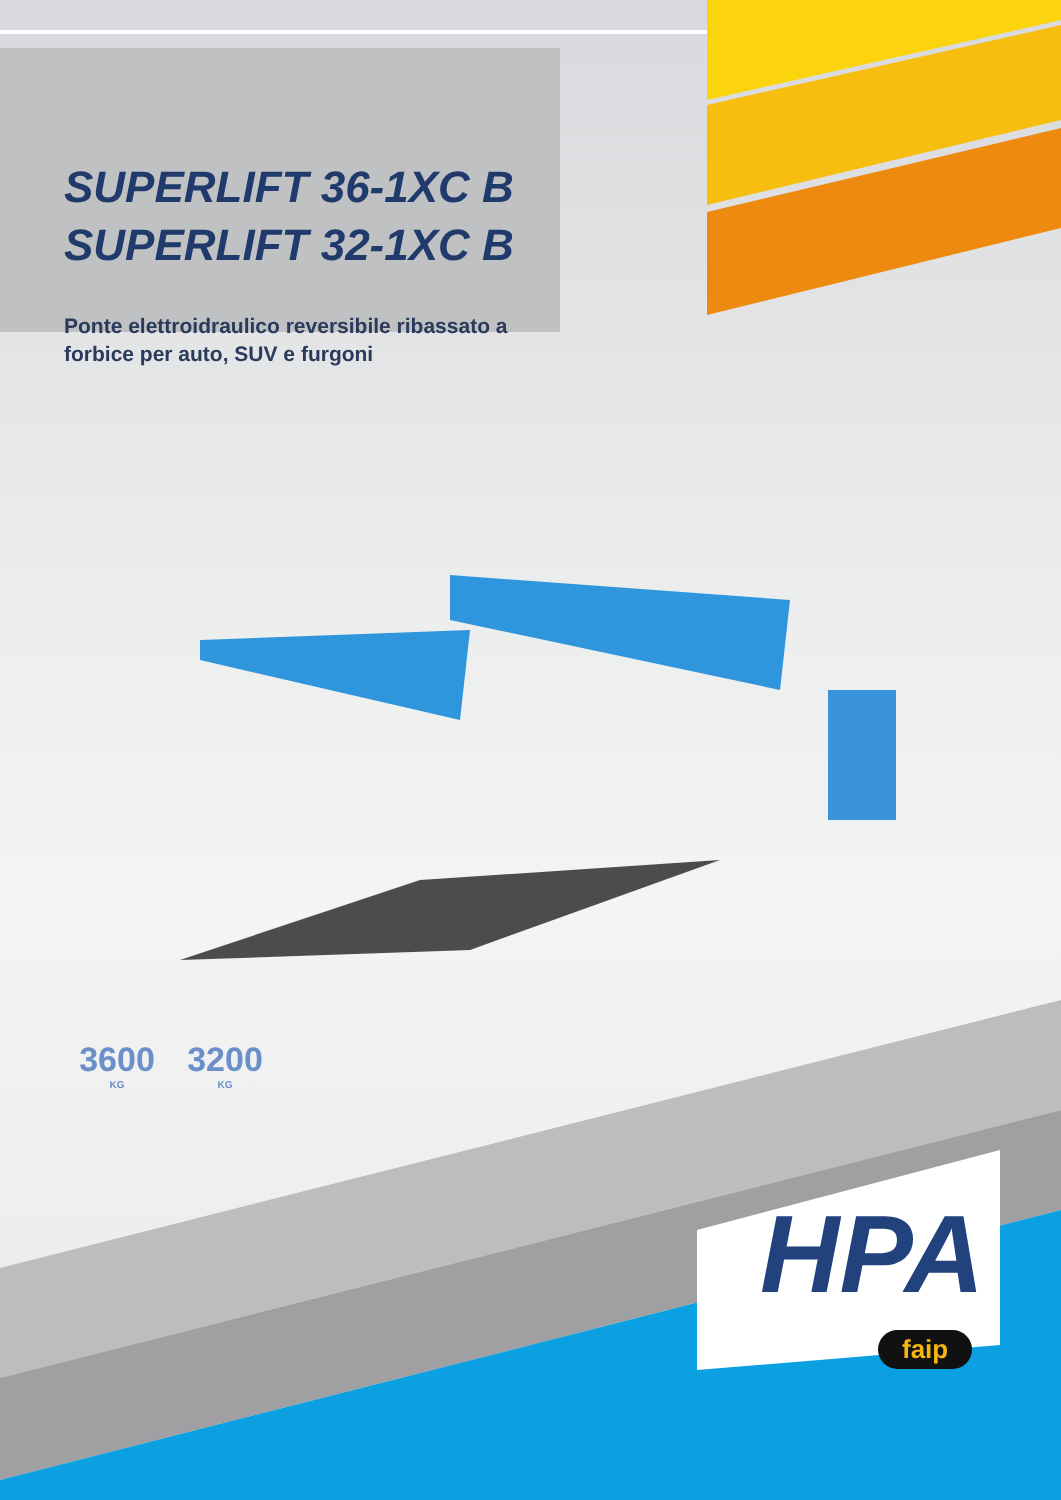SUPERLIFT 36-1XC B
SUPERLIFT 32-1XC B
Ponte elettroidraulico reversibile ribassato a forbice per auto, SUV e furgoni
3600
KG
3200
KG
HPA
faip